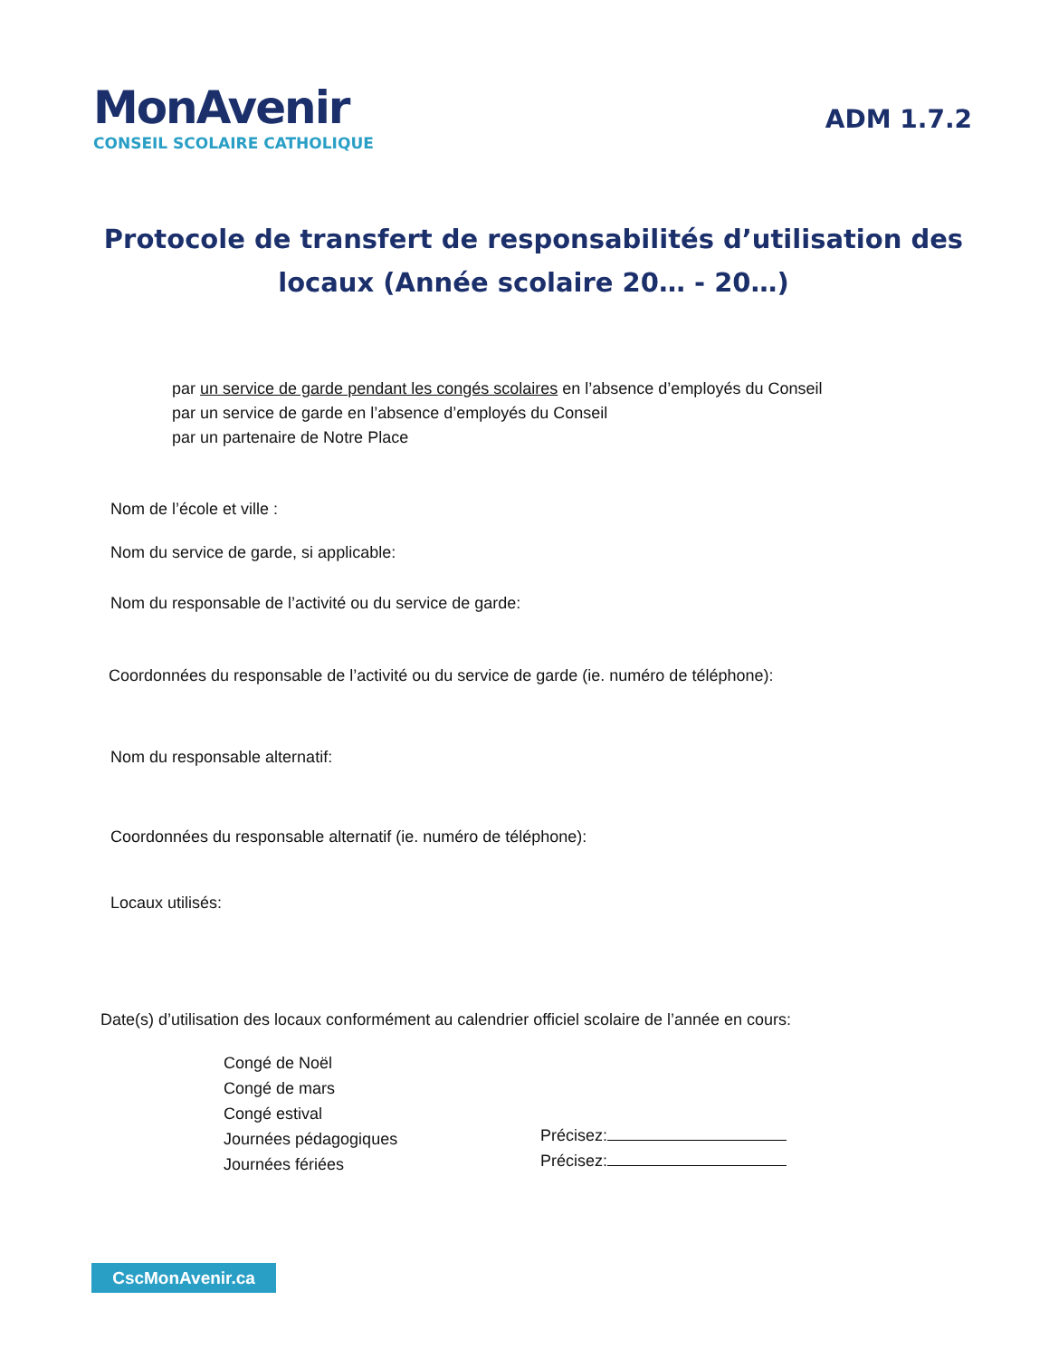MonAvenir
CONSEIL SCOLAIRE CATHOLIQUE
ADM 1.7.2
Protocole de transfert de responsabilités d’utilisation des locaux (Année scolaire 20… - 20…)
par un service de garde pendant les congés scolaires en l’absence d’employés du Conseil
par un service de garde en l’absence d’employés du Conseil
par un partenaire de Notre Place
Nom de l’école et ville :
Nom du service de garde, si applicable:
Nom du responsable de l’activité ou du service de garde:
Coordonnées du responsable de l’activité ou du service de garde (ie. numéro de téléphone):
Nom du responsable alternatif:
Coordonnées du responsable alternatif (ie. numéro de téléphone):
Locaux utilisés:
Date(s) d’utilisation des locaux conformément au calendrier officiel scolaire de l’année en cours:
Congé de Noël
Congé de mars
Congé estival
Journées pédagogiques
Journées fériées
Précisez:
Précisez:
CscMonAvenir.ca